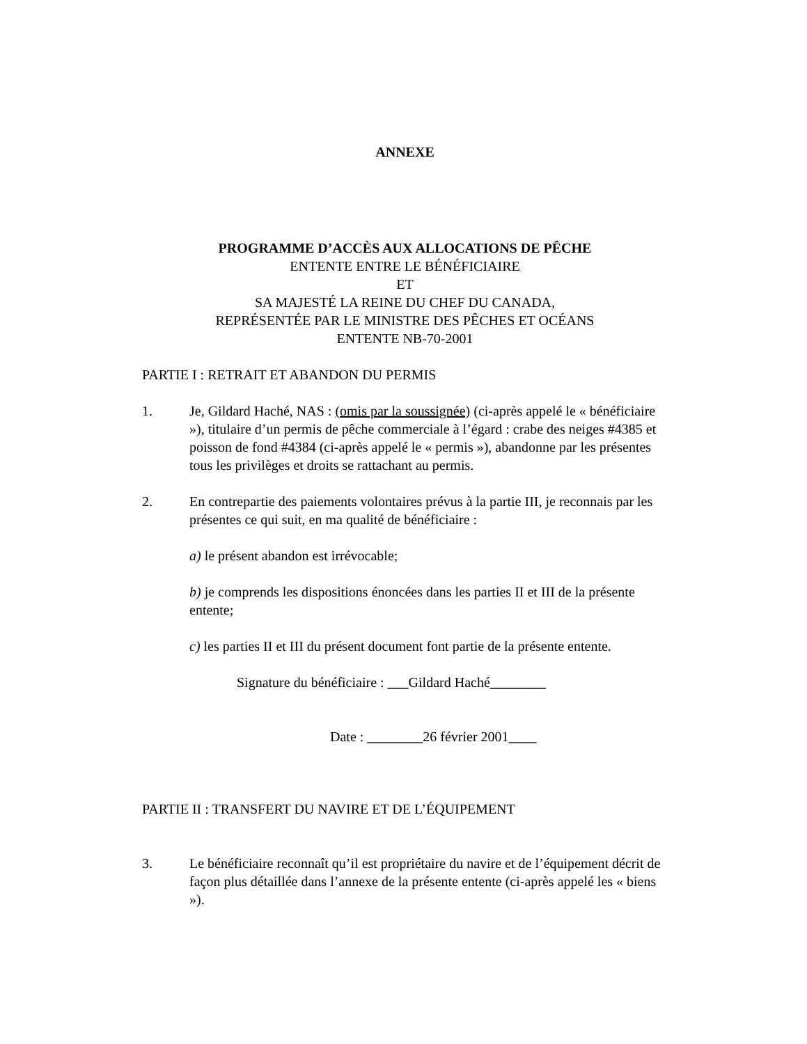ANNEXE
PROGRAMME D’ACCÈS AUX ALLOCATIONS DE PÊCHE
ENTENTE ENTRE LE BÉNÉFICIAIRE
ET
SA MAJESTÉ LA REINE DU CHEF DU CANADA,
REPRÉSENTÉE PAR LE MINISTRE DES PÊCHES ET OCÉANS
ENTENTE NB-70-2001
PARTIE I : RETRAIT ET ABANDON DU PERMIS
1. Je, Gildard Haché, NAS : (omis par la soussignée) (ci-après appelé le « bénéficiaire »), titulaire d’un permis de pêche commerciale à l’égard : crabe des neiges #4385 et poisson de fond #4384 (ci-après appelé le « permis »), abandonne par les présentes tous les privilèges et droits se rattachant au permis.
2. En contrepartie des paiements volontaires prévus à la partie III, je reconnais par les présentes ce qui suit, en ma qualité de bénéficiaire :
a) le présent abandon est irrévocable;
b) je comprends les dispositions énoncées dans les parties II et III de la présente entente;
c) les parties II et III du présent document font partie de la présente entente.
Signature du bénéficiaire : ___Gildard Haché________
Date : ________26 février 2001____
PARTIE II : TRANSFERT DU NAVIRE ET DE L’ÉQUIPEMENT
3. Le bénéficiaire reconnaît qu’il est propriétaire du navire et de l’équipement décrit de façon plus détaillée dans l’annexe de la présente entente (ci-après appelé les « biens »).